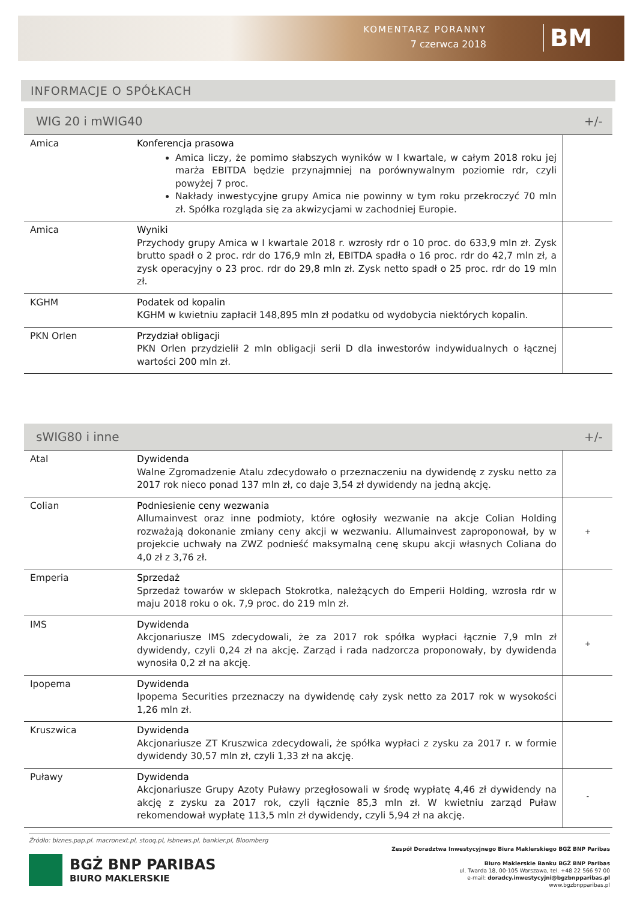KOMENTARZ PORANNY
7 czerwca 2018
BM
INFORMACJE O SPÓŁKACH
| WIG 20 i mWIG40 | | +/- |
| --- | --- | --- |
| Amica | Konferencja prasowa Amica liczy, że pomimo słabszych wyników w I kwartale, w całym 2018 roku jej marża EBITDA będzie przynajmniej na porównywalnym poziomie rdr, czyli powyżej 7 proc. Nakłady inwestycyjne grupy Amica nie powinny w tym roku przekroczyć 70 mln zł. Spółka rozgląda się za akwizycjami w zachodniej Europie. | |
| Amica | Wyniki Przychody grupy Amica w I kwartale 2018 r. wzrosły rdr o 10 proc. do 633,9 mln zł. Zysk brutto spadł o 2 proc. rdr do 176,9 mln zł, EBITDA spadła o 16 proc. rdr do 42,7 mln zł, a zysk operacyjny o 23 proc. rdr do 29,8 mln zł. Zysk netto spadł o 25 proc. rdr do 19 mln zł. | |
| KGHM | Podatek od kopalin KGHM w kwietniu zapłacił 148,895 mln zł podatku od wydobycia niektórych kopalin. | |
| PKN Orlen | Przydział obligacji PKN Orlen przydzielił 2 mln obligacji serii D dla inwestorów indywidualnych o łącznej wartości 200 mln zł. | |
| sWIG80 i inne | | +/- |
| --- | --- | --- |
| Atal | Dywidenda Walne Zgromadzenie Atalu zdecydowało o przeznaczeniu na dywidendę z zysku netto za 2017 rok nieco ponad 137 mln zł, co daje 3,54 zł dywidendy na jedną akcję. | |
| Colian | Podniesienie ceny wezwania Allumainvest oraz inne podmioty, które ogłosiły wezwanie na akcje Colian Holding rozważają dokonanie zmiany ceny akcji w wezwaniu. Allumainvest zaproponował, by w projekcie uchwały na ZWZ podnieść maksymalną cenę skupu akcji własnych Coliana do 4,0 zł z 3,76 zł. | + |
| Emperia | Sprzedaż Sprzedaż towarów w sklepach Stokrotka, należących do Emperii Holding, wzrosła rdr w maju 2018 roku o ok. 7,9 proc. do 219 mln zł. | |
| IMS | Dywidenda Akcjonariusze IMS zdecydowali, że za 2017 rok spółka wypłaci łącznie 7,9 mln zł dywidendy, czyli 0,24 zł na akcję. Zarząd i rada nadzorcza proponowały, by dywidenda wynosiła 0,2 zł na akcję. | + |
| Ipopema | Dywidenda Ipopema Securities przeznaczy na dywidendę cały zysk netto za 2017 rok w wysokości 1,26 mln zł. | |
| Kruszwica | Dywidenda Akcjonariusze ZT Kruszwica zdecydowali, że spółka wypłaci z zysku za 2017 r. w formie dywidendy 30,57 mln zł, czyli 1,33 zł na akcję. | |
| Puławy | Dywidenda Akcjonariusze Grupy Azoty Puławy przegłosowali w środę wypłatę 4,46 zł dywidendy na akcję z zysku za 2017 rok, czyli łącznie 85,3 mln zł. W kwietniu zarząd Puław rekomendował wypłatę 113,5 mln zł dywidendy, czyli 5,94 zł na akcję. | - |
Źródło: biznes.pap.pl. macronext.pl, stooq.pl, isbnews.pl, bankier.pl, Bloomberg
BGŻ BNP PARIBAS
BIURO MAKLERSKIE
Zespół Doradztwa Inwestycyjnego Biura Maklerskiego BGŻ BNP Paribas
Biuro Maklerskie Banku BGŻ BNP Paribas
ul. Twarda 18, 00-105 Warszawa, tel. +48 22 566 97 00
e-mail: doradcy.inwestycyjni@bgzbnpparibas.pl
www.bgzbnpparibas.pl